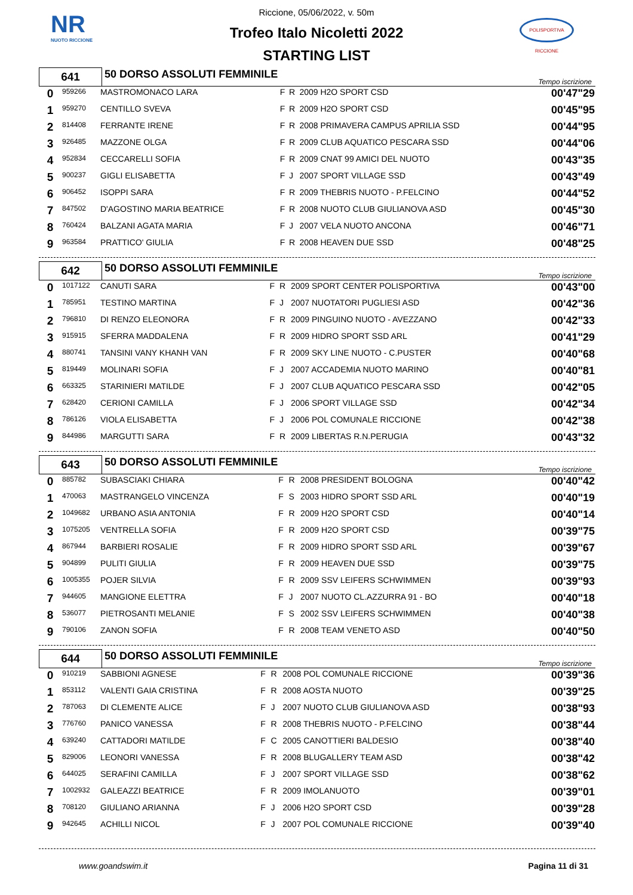NR
NUOTO RICCIONE
POLISPORTIVA RICCIONE
Riccione, 05/06/2022, v. 50m
Trofeo Italo Nicoletti 2022
STARTING LIST
| 641 | 50 DORSO ASSOLUTI FEMMINILE | Tempo iscrizione |
| 0 | 959266 | MASTROMONACO LARA | F | R | 2009 H2O SPORT CSD | 00'47"29 |
| 1 | 959270 | CENTILLO SVEVA | F | R | 2009 H2O SPORT CSD | 00'45"95 |
| 2 | 814408 | FERRANTE IRENE | F | R | 2008 PRIMAVERA CAMPUS APRILIA SSD | 00'44"95 |
| 3 | 926485 | MAZZONE OLGA | F | R | 2009 CLUB AQUATICO PESCARA SSD | 00'44"06 |
| 4 | 952834 | CECCARELLI SOFIA | F | R | 2009 CNAT 99 AMICI DEL NUOTO | 00'43"35 |
| 5 | 900237 | GIGLI ELISABETTA | F | J | 2007 SPORT VILLAGE SSD | 00'43"49 |
| 6 | 906452 | ISOPPI SARA | F | R | 2009 THEBRIS NUOTO - P.FELCINO | 00'44"52 |
| 7 | 847502 | D'AGOSTINO MARIA BEATRICE | F | R | 2008 NUOTO CLUB GIULIANOVA ASD | 00'45"30 |
| 8 | 760424 | BALZANI AGATA MARIA | F | J | 2007 VELA NUOTO ANCONA | 00'46"71 |
| 9 | 963584 | PRATTICO' GIULIA | F | R | 2008 HEAVEN DUE SSD | 00'48"25 |
| 642 | 50 DORSO ASSOLUTI FEMMINILE | Tempo iscrizione |
| 0 | 1017122 | CANUTI SARA | F | R | 2009 SPORT CENTER POLISPORTIVA | 00'43"00 |
| 1 | 785951 | TESTINO MARTINA | F | J | 2007 NUOTATORI PUGLIESI ASD | 00'42"36 |
| 2 | 796810 | DI RENZO ELEONORA | F | R | 2009 PINGUINO NUOTO - AVEZZANO | 00'42"33 |
| 3 | 915915 | SFERRA MADDALENA | F | R | 2009 HIDRO SPORT SSD ARL | 00'41"29 |
| 4 | 880741 | TANSINI VANY KHANH VAN | F | R | 2009 SKY LINE NUOTO - C.PUSTER | 00'40"68 |
| 5 | 819449 | MOLINARI SOFIA | F | J | 2007 ACCADEMIA NUOTO MARINO | 00'40"81 |
| 6 | 663325 | STARINIERI MATILDE | F | J | 2007 CLUB AQUATICO PESCARA SSD | 00'42"05 |
| 7 | 628420 | CERIONI CAMILLA | F | J | 2006 SPORT VILLAGE SSD | 00'42"34 |
| 8 | 786126 | VIOLA ELISABETTA | F | J | 2006 POL COMUNALE RICCIONE | 00'42"38 |
| 9 | 844986 | MARGUTTI SARA | F | R | 2009 LIBERTAS R.N.PERUGIA | 00'43"32 |
| 643 | 50 DORSO ASSOLUTI FEMMINILE | Tempo iscrizione |
| 0 | 885782 | SUBASCIAKI CHIARA | F | R | 2008 PRESIDENT BOLOGNA | 00'40"42 |
| 1 | 470063 | MASTRANGELO VINCENZA | F | S | 2003 HIDRO SPORT SSD ARL | 00'40"19 |
| 2 | 1049682 | URBANO ASIA ANTONIA | F | R | 2009 H2O SPORT CSD | 00'40"14 |
| 3 | 1075205 | VENTRELLA SOFIA | F | R | 2009 H2O SPORT CSD | 00'39"75 |
| 4 | 867944 | BARBIERI ROSALIE | F | R | 2009 HIDRO SPORT SSD ARL | 00'39"67 |
| 5 | 904899 | PULITI GIULIA | F | R | 2009 HEAVEN DUE SSD | 00'39"75 |
| 6 | 1005355 | POJER SILVIA | F | R | 2009 SSV LEIFERS SCHWIMMEN | 00'39"93 |
| 7 | 944605 | MANGIONE ELETTRA | F | J | 2007 NUOTO CL.AZZURRA 91 - BO | 00'40"18 |
| 8 | 536077 | PIETROSANTI MELANIE | F | S | 2002 SSV LEIFERS SCHWIMMEN | 00'40"38 |
| 9 | 790106 | ZANON SOFIA | F | R | 2008 TEAM VENETO ASD | 00'40"50 |
| 644 | 50 DORSO ASSOLUTI FEMMINILE | Tempo iscrizione |
| 0 | 910219 | SABBIONI AGNESE | F | R | 2008 POL COMUNALE RICCIONE | 00'39"36 |
| 1 | 853112 | VALENTI GAIA CRISTINA | F | R | 2008 AOSTA NUOTO | 00'39"25 |
| 2 | 787063 | DI CLEMENTE ALICE | F | J | 2007 NUOTO CLUB GIULIANOVA ASD | 00'38"93 |
| 3 | 776760 | PANICO VANESSA | F | R | 2008 THEBRIS NUOTO - P.FELCINO | 00'38"44 |
| 4 | 639240 | CATTADORI MATILDE | F | C | 2005 CANOTTIERI BALDESIO | 00'38"40 |
| 5 | 829006 | LEONORI VANESSA | F | R | 2008 BLUGALLERY TEAM ASD | 00'38"42 |
| 6 | 644025 | SERAFINI CAMILLA | F | J | 2007 SPORT VILLAGE SSD | 00'38"62 |
| 7 | 1002932 | GALEAZZI BEATRICE | F | R | 2009 IMOLANUOTO | 00'39"01 |
| 8 | 708120 | GIULIANO ARIANNA | F | J | 2006 H2O SPORT CSD | 00'39"28 |
| 9 | 942645 | ACHILLI NICOL | F | J | 2007 POL COMUNALE RICCIONE | 00'39"40 |
www.goandswim.it Pagina 11 di 31